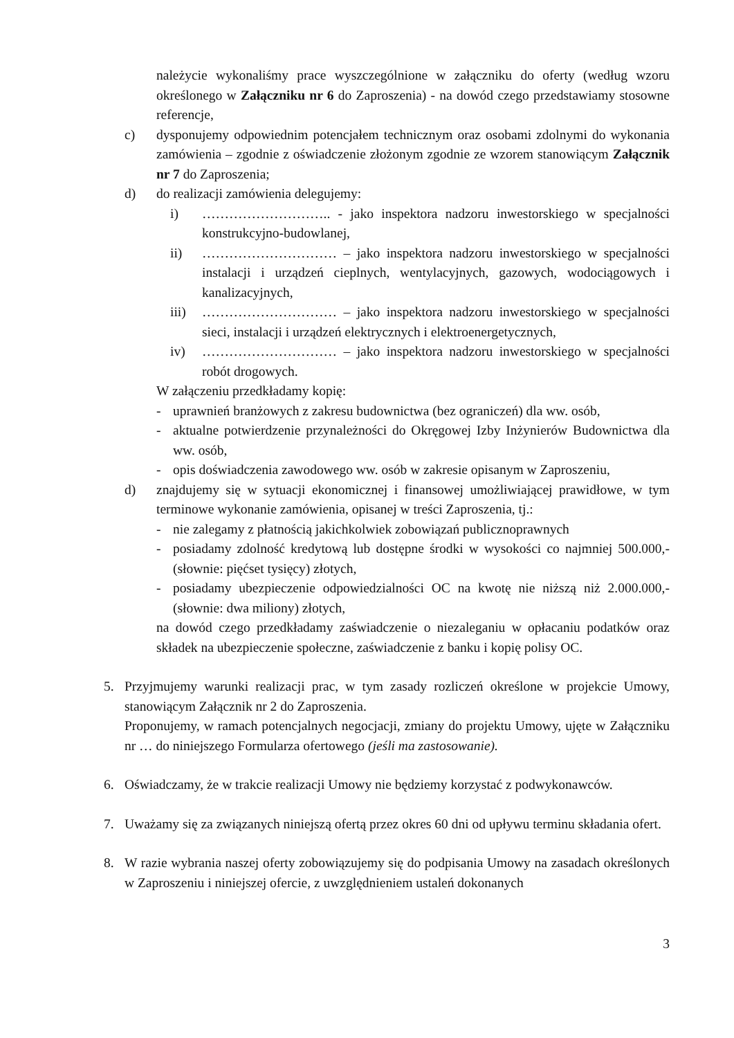należycie wykonaliśmy prace wyszczególnione w załączniku do oferty (według wzoru określonego w Załączniku nr 6 do Zaproszenia) - na dowód czego przedstawiamy stosowne referencje,
c) dysponujemy odpowiednim potencjałem technicznym oraz osobami zdolnymi do wykonania zamówienia – zgodnie z oświadczenie złożonym zgodnie ze wzorem stanowiącym Załącznik nr 7 do Zaproszenia;
d) do realizacji zamówienia delegujemy:
i) ……………………….. - jako inspektora nadzoru inwestorskiego w specjalności konstrukcyjno-budowlanej,
ii) ………………………… – jako inspektora nadzoru inwestorskiego w specjalności instalacji i urządzeń cieplnych, wentylacyjnych, gazowych, wodociągowych i kanalizacyjnych,
iii)
………………………… – jako inspektora nadzoru inwestorskiego w specjalności sieci, instalacji i urządzeń elektrycznych i elektroenergetycznych,
iv) ………………………… – jako inspektora nadzoru inwestorskiego w specjalności robót drogowych.
W załączeniu przedkładamy kopię:
- uprawnień branżowych z zakresu budownictwa (bez ograniczeń) dla ww. osób,
- aktualne potwierdzenie przynależności do Okręgowej Izby Inżynierów Budownictwa dla ww. osób,
- opis doświadczenia zawodowego ww. osób w zakresie opisanym w Zaproszeniu,
d) znajdujemy się w sytuacji ekonomicznej i finansowej umożliwiającej prawidłowe, w tym terminowe wykonanie zamówienia, opisanej w treści Zaproszenia, tj.:
- nie zalegamy z płatnością jakichkolwiek zobowiązań publicznoprawnych
- posiadamy zdolność kredytową lub dostępne środki w wysokości co najmniej 500.000,- (słownie: pięćset tysięcy) złotych,
- posiadamy ubezpieczenie odpowiedzialności OC na kwotę nie niższą niż 2.000.000,- (słownie: dwa miliony) złotych,
na dowód czego przedkładamy zaświadczenie o niezaleganiu w opłacaniu podatków oraz składek na ubezpieczenie społeczne, zaświadczenie z banku i kopię polisy OC.
5. Przyjmujemy warunki realizacji prac, w tym zasady rozliczeń określone w projekcie Umowy, stanowiącym Załącznik nr 2 do Zaproszenia.
Proponujemy, w ramach potencjalnych negocjacji, zmiany do projektu Umowy, ujęte w Załączniku nr … do niniejszego Formularza ofertowego (jeśli ma zastosowanie).
6. Oświadczamy, że w trakcie realizacji Umowy nie będziemy korzystać z podwykonawców.
7. Uważamy się za związanych niniejszą ofertą przez okres 60 dni od upływu terminu składania ofert.
8. W razie wybrania naszej oferty zobowiązujemy się do podpisania Umowy na zasadach określonych w Zaproszeniu i niniejszej ofercie, z uwzględnieniem ustaleń dokonanych
3
​